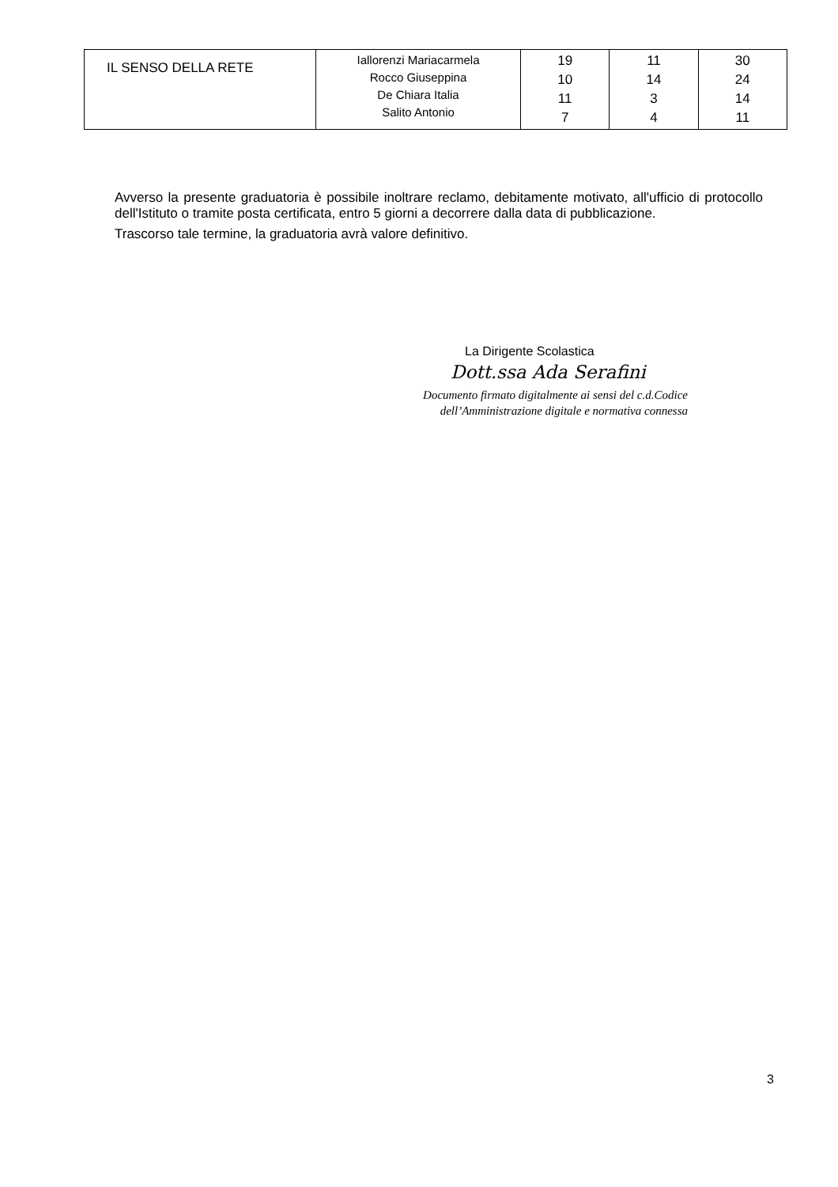| IL SENSO DELLA RETE | Iallorenzi Mariacarmela Rocco Giuseppina De Chiara Italia Salito Antonio | 19 10 11 7 | 11 14 3 4 | 30 24 14 11 |
Avverso la presente graduatoria è possibile inoltrare reclamo, debitamente motivato, all'ufficio di protocollo dell'Istituto o tramite posta certificata, entro 5 giorni a decorrere dalla data di pubblicazione.
Trascorso tale termine, la graduatoria avrà valore definitivo.
La Dirigente Scolastica
Dott.ssa Ada Serafini
Documento firmato digitalmente ai sensi del c.d.Codice
dell’Amministrazione digitale e normativa connessa
3